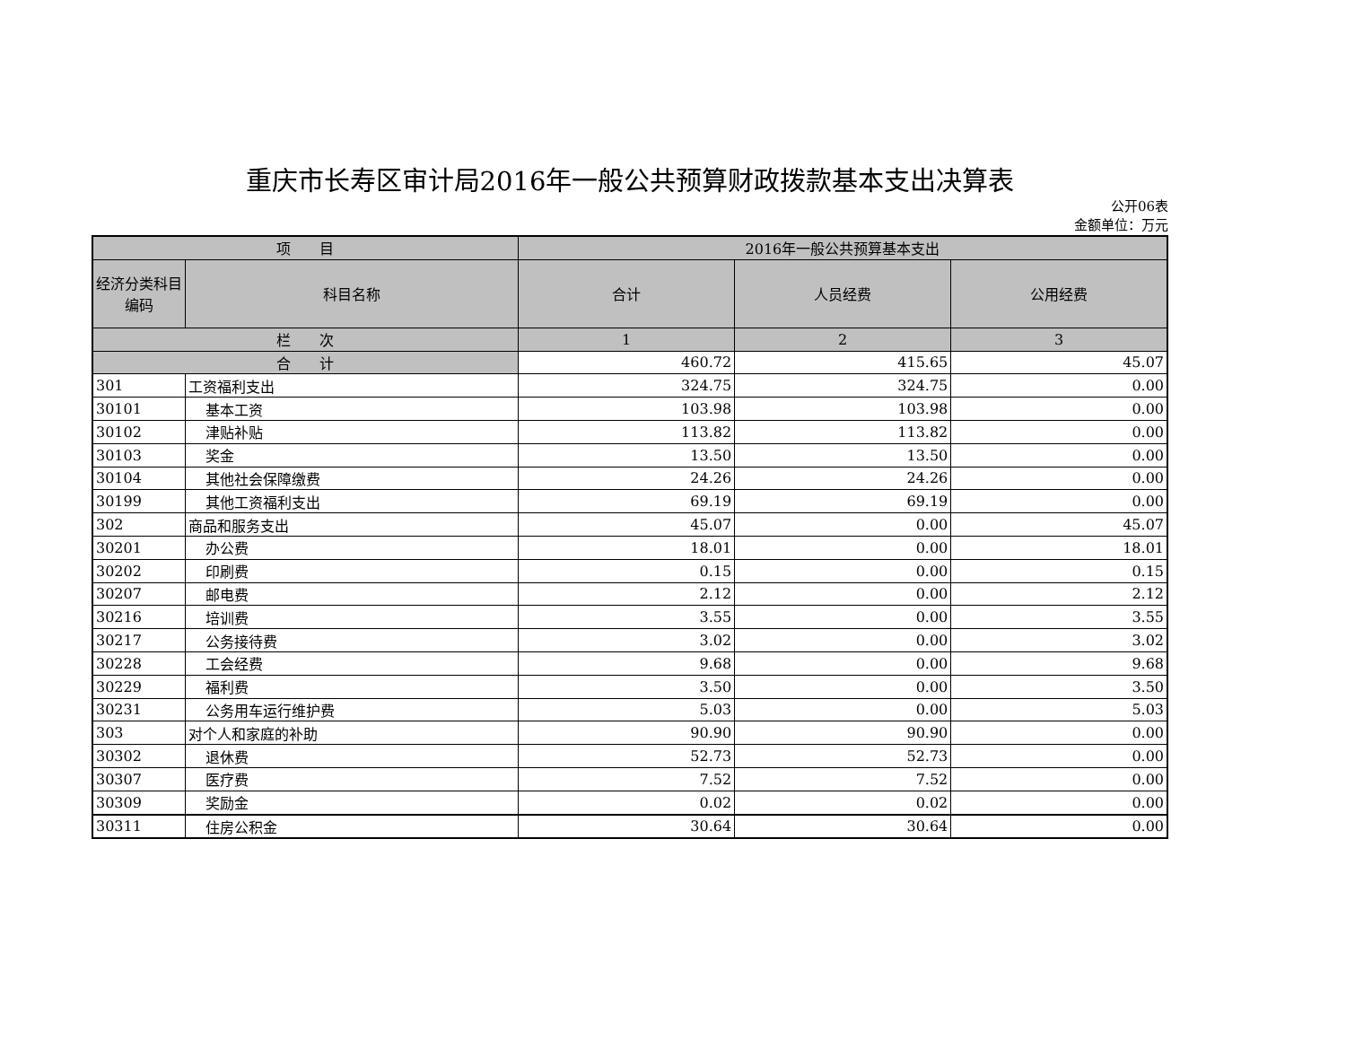重庆市长寿区审计局2016年一般公共预算财政拨款基本支出决算表
公开06表
金额单位：万元
| 项 目 | | 2016年一般公共预算基本支出 | | |
| --- | --- | --- | --- | --- |
| 经济分类科目编码 | 科目名称 | 合计 | 人员经费 | 公用经费 |
| 栏 次 | | 1 | 2 | 3 |
| 合 计 | | 460.72 | 415.65 | 45.07 |
| 301 | 工资福利支出 | 324.75 | 324.75 | 0.00 |
| 30101 | 基本工资 | 103.98 | 103.98 | 0.00 |
| 30102 | 津贴补贴 | 113.82 | 113.82 | 0.00 |
| 30103 | 奖金 | 13.50 | 13.50 | 0.00 |
| 30104 | 其他社会保障缴费 | 24.26 | 24.26 | 0.00 |
| 30199 | 其他工资福利支出 | 69.19 | 69.19 | 0.00 |
| 302 | 商品和服务支出 | 45.07 | 0.00 | 45.07 |
| 30201 | 办公费 | 18.01 | 0.00 | 18.01 |
| 30202 | 印刷费 | 0.15 | 0.00 | 0.15 |
| 30207 | 邮电费 | 2.12 | 0.00 | 2.12 |
| 30216 | 培训费 | 3.55 | 0.00 | 3.55 |
| 30217 | 公务接待费 | 3.02 | 0.00 | 3.02 |
| 30228 | 工会经费 | 9.68 | 0.00 | 9.68 |
| 30229 | 福利费 | 3.50 | 0.00 | 3.50 |
| 30231 | 公务用车运行维护费 | 5.03 | 0.00 | 5.03 |
| 303 | 对个人和家庭的补助 | 90.90 | 90.90 | 0.00 |
| 30302 | 退休费 | 52.73 | 52.73 | 0.00 |
| 30307 | 医疗费 | 7.52 | 7.52 | 0.00 |
| 30309 | 奖励金 | 0.02 | 0.02 | 0.00 |
| 30311 | 住房公积金 | 30.64 | 30.64 | 0.00 |